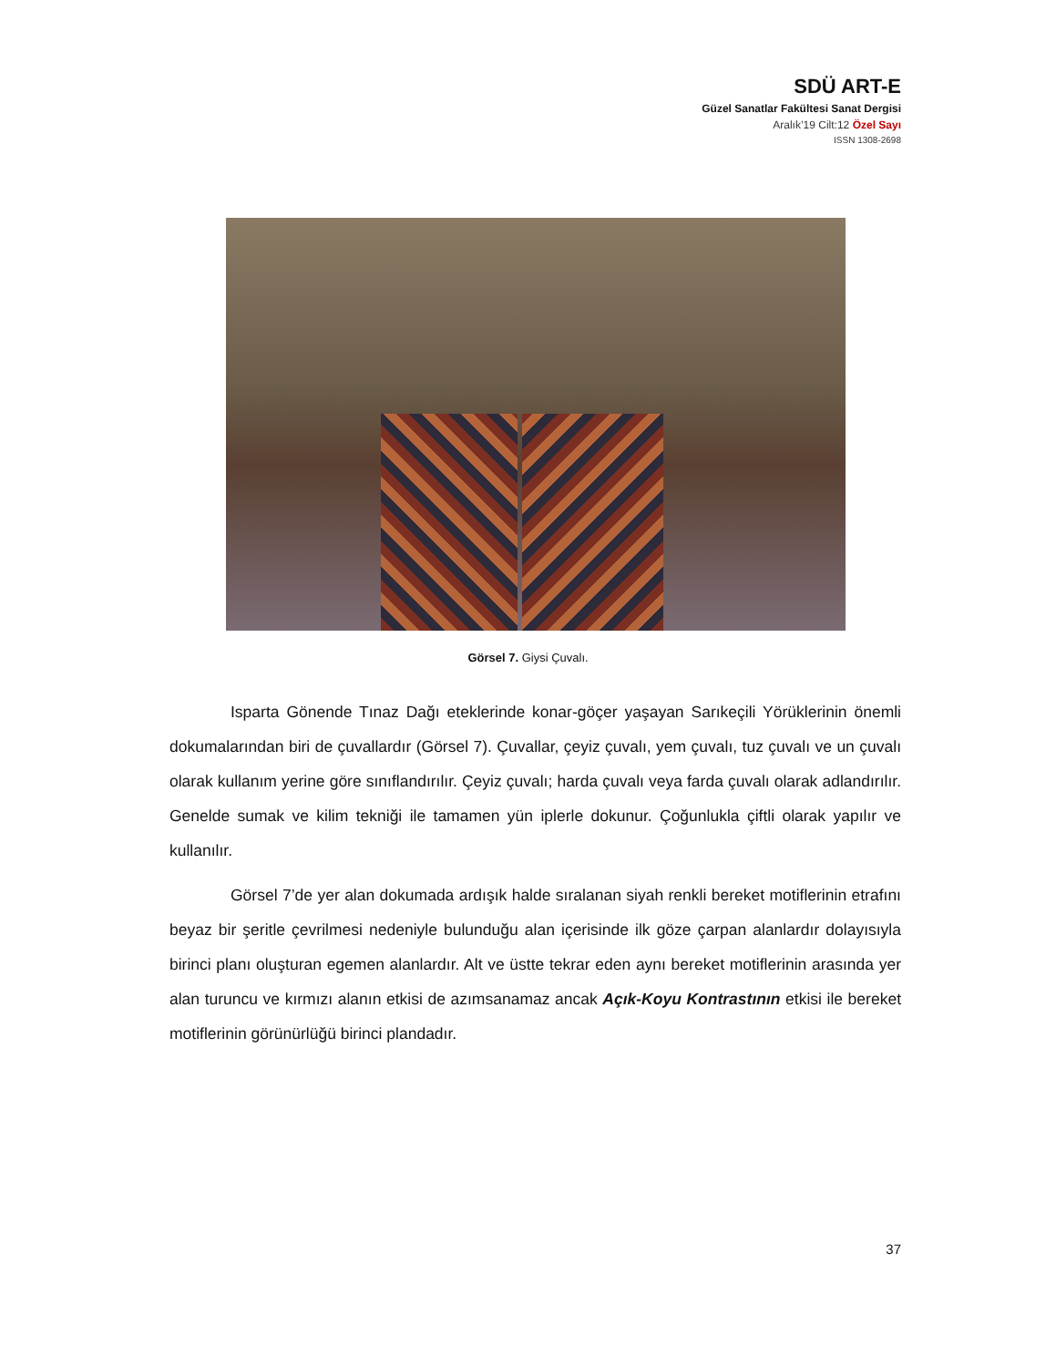SDÜ ART-E
Güzel Sanatlar Fakültesi Sanat Dergisi
Aralık’19 Cilt:12 Özel Sayı
ISSN 1308-2698
Görsel 7. Giysi Çuvalı.
Isparta Gönende Tınaz Dağı eteklerinde konar-göçer yaşayan Sarıkeçili Yörüklerinin önemli dokumalarından biri de çuvallardır (Görsel 7). Çuvallar, çeyiz çuvalı, yem çuvalı, tuz çuvalı ve un çuvalı olarak kullanım yerine göre sınıflandırılır. Çeyiz çuvalı; harda çuvalı veya farda çuvalı olarak adlandırılır. Genelde sumak ve kilim tekniği ile tamamen yün iplerle dokunur. Çoğunlukla çiftli olarak yapılır ve kullanılır.
Görsel 7’de yer alan dokumada ardışık halde sıralanan siyah renkli bereket motiflerinin etrafını beyaz bir şeritle çevrilmesi nedeniyle bulunduğu alan içerisinde ilk göze çarpan alanlardır dolayısıyla birinci planı oluşturan egemen alanlardır. Alt ve üstte tekrar eden aynı bereket motiflerinin arasında yer alan turuncu ve kırmızı alanın etkisi de azımsanamaz ancak Açık-Koyu Kontrastının etkisi ile bereket motiflerinin görünürlüğü birinci plandadır.
37